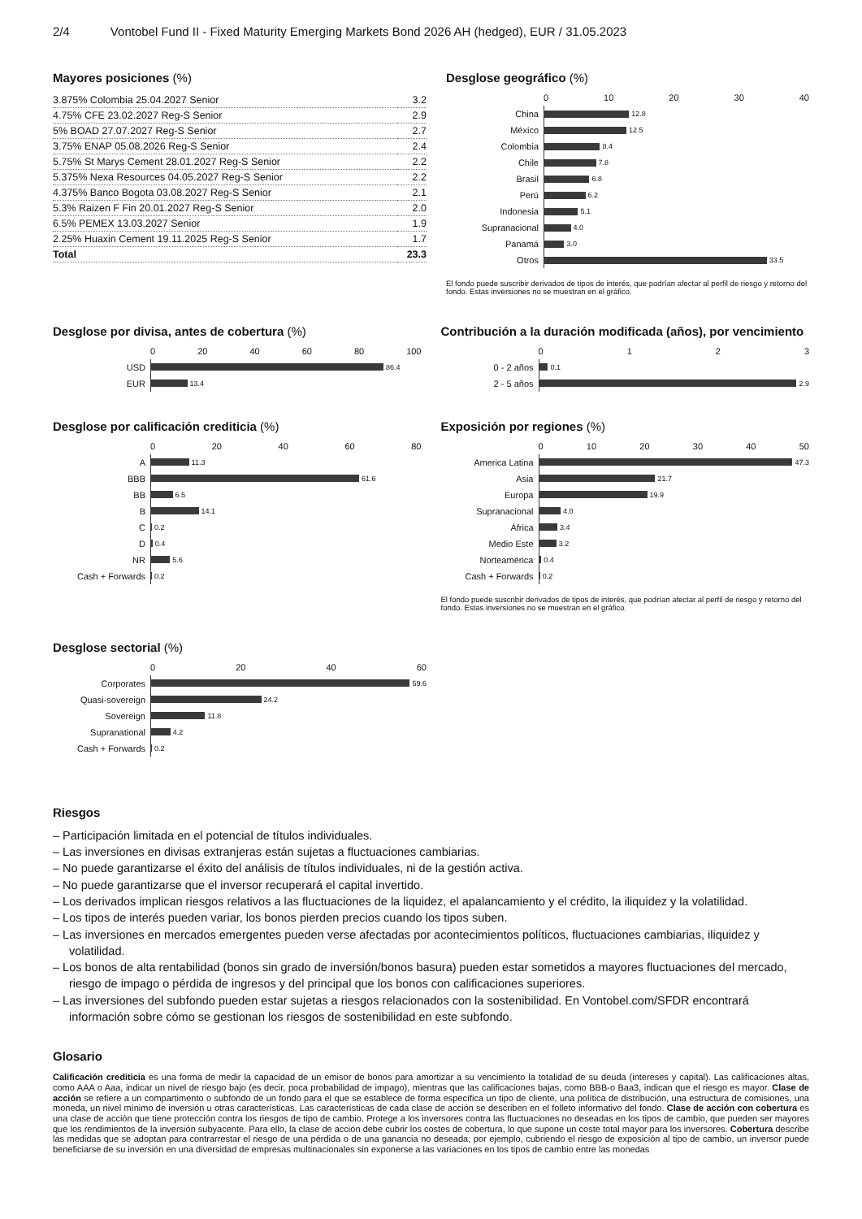2/4 Vontobel Fund II - Fixed Maturity Emerging Markets Bond 2026 AH (hedged), EUR / 31.05.2023
Mayores posiciones (%)
| 3.875% Colombia 25.04.2027 Senior | 3.2 |
| 4.75% CFE 23.02.2027 Reg-S Senior | 2.9 |
| 5% BOAD 27.07.2027 Reg-S Senior | 2.7 |
| 3.75% ENAP 05.08.2026 Reg-S Senior | 2.4 |
| 5.75% St Marys Cement 28.01.2027 Reg-S Senior | 2.2 |
| 5.375% Nexa Resources 04.05.2027 Reg-S Senior | 2.2 |
| 4.375% Banco Bogota 03.08.2027 Reg-S Senior | 2.1 |
| 5.3% Raizen F Fin 20.01.2027 Reg-S Senior | 2.0 |
| 6.5% PEMEX 13.03.2027 Senior | 1.9 |
| 2.25% Huaxin Cement 19.11.2025 Reg-S Senior | 1.7 |
| Total | 23.3 |
Desglose geográfico (%)
0 10 20 30 40
China
12.8
México
12.5
Colombia
8.4
Chile
7.8
Brasil
6.8
Perú
6.2
Indonesia
5.1
Supranacional
4.0
Panamá
3.0
Otros
33.5
El fondo puede suscribir derivados de tipos de interés, que podrían afectar al perfil de riesgo y retorno del fondo. Estas inversiones no se muestran en el gráfico.
Desglose por divisa, antes de cobertura (%)
0 20 40 60 80 100
USD
86.4
EUR
13.4
Contribución a la duración modificada (años), por vencimiento
0 1 2 3
0 - 2 años
0.1
2 - 5 años
2.9
Desglose por calificación crediticia (%)
0 20 40 60 80
A
11.3
BBB
61.6
BB
6.5
B
14.1
C
0.2
D
0.4
NR
5.6
Cash + Forwards
0.2
Exposición por regiones (%)
0 10 20 30 40 50
America Latina
47.3
Asia
21.7
Europa
19.9
Supranacional
4.0
África
3.4
Medio Este
3.2
Norteamérica
0.4
Cash + Forwards
0.2
El fondo puede suscribir derivados de tipos de interés, que podrían afectar al perfil de riesgo y retorno del fondo. Estas inversiones no se muestran en el gráfico.
Desglose sectorial (%)
0 20 40 60
Corporates
59.6
Quasi-sovereign
24.2
Sovereign
11.8
Supranational
4.2
Cash + Forwards
0.2
Riesgos
– Participación limitada en el potencial de títulos individuales.
– Las inversiones en divisas extranjeras están sujetas a fluctuaciones cambiarias.
– No puede garantizarse el éxito del análisis de títulos individuales, ni de la gestión activa.
– No puede garantizarse que el inversor recuperará el capital invertido.
– Los derivados implican riesgos relativos a las fluctuaciones de la liquidez, el apalancamiento y el crédito, la iliquidez y la volatilidad.
– Los tipos de interés pueden variar, los bonos pierden precios cuando los tipos suben.
– Las inversiones en mercados emergentes pueden verse afectadas por acontecimientos políticos, fluctuaciones cambiarias, iliquidez y volatilidad.
– Los bonos de alta rentabilidad (bonos sin grado de inversión/bonos basura) pueden estar sometidos a mayores fluctuaciones del mercado, riesgo de impago o pérdida de ingresos y del principal que los bonos con calificaciones superiores.
– Las inversiones del subfondo pueden estar sujetas a riesgos relacionados con la sostenibilidad. En Vontobel.com/SFDR encontrará información sobre cómo se gestionan los riesgos de sostenibilidad en este subfondo.
Glosario
Calificación crediticia es una forma de medir la capacidad de un emisor de bonos para amortizar a su vencimiento la totalidad de su deuda (intereses y capital). Las calificaciones altas, como AAA o Aaa, indicar un nivel de riesgo bajo (es decir, poca probabilidad de impago), mientras que las calificaciones bajas, como BBB-o Baa3, indican que el riesgo es mayor. Clase de acción se refiere a un compartimento o subfondo de un fondo para el que se establece de forma específica un tipo de cliente, una política de distribución, una estructura de comisiones, una moneda, un nivel mínimo de inversión u otras características. Las características de cada clase de acción se describen en el folleto informativo del fondo. Clase de acción con cobertura es una clase de acción que tiene protección contra los riesgos de tipo de cambio. Protege a los inversores contra las fluctuaciones no deseadas en los tipos de cambio, que pueden ser mayores que los rendimientos de la inversión subyacente. Para ello, la clase de acción debe cubrir los costes de cobertura, lo que supone un coste total mayor para los inversores. Cobertura describe las medidas que se adoptan para contrarrestar el riesgo de una pérdida o de una ganancia no deseada; por ejemplo, cubriendo el riesgo de exposición al tipo de cambio, un inversor puede beneficiarse de su inversión en una diversidad de empresas multinacionales sin exponerse a las variaciones en los tipos de cambio entre las monedas